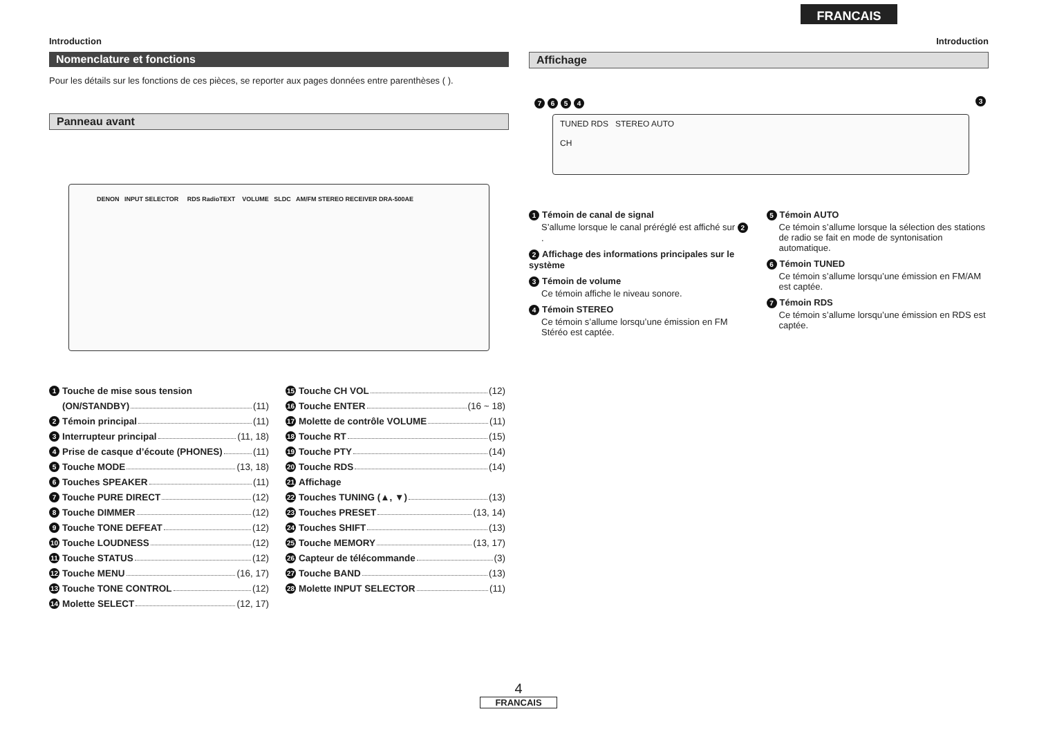FRANCAIS
Introduction
Nomenclature et fonctions
Pour les détails sur les fonctions de ces pièces, se reporter aux pages données entre parenthèses ( ).
Panneau avant
DENON INPUT SELECTOR RDS RadioTEXT VOLUME SLDC AM/FM STEREO RECEIVER DRA-500AE
1 Touche de mise sous tension
(ON/STANDBY) (11)
2 Témoin principal (11)
3 Interrupteur principal (11, 18)
4 Prise de casque d’écoute (PHONES) (11)
5 Touche MODE (13, 18)
6 Touches SPEAKER (11)
7 Touche PURE DIRECT (12)
8 Touche DIMMER (12)
9 Touche TONE DEFEAT (12)
10 Touche LOUDNESS (12)
11 Touche STATUS (12)
12 Touche MENU (16, 17)
13 Touche TONE CONTROL (12)
14 Molette SELECT (12, 17)
15 Touche CH VOL (12)
16 Touche ENTER (16 ~ 18)
17 Molette de contrôle VOLUME (11)
18 Touche RT (15)
19 Touche PTY (14)
20 Touche RDS (14)
21 Affichage
22 Touches TUNING (▲, ▼) (13)
23 Touches PRESET (13, 14)
24 Touches SHIFT (13)
25 Touche MEMORY (13, 17)
26 Capteur de télécommande (3)
27 Touche BAND (13)
28 Molette INPUT SELECTOR (11)
Introduction
Affichage
7654 3
TUNED RDS STEREO AUTO
CH
1 Témoin de canal de signal
S’allume lorsque le canal préréglé est affiché sur 2.
2 Affichage des informations principales sur le système
3 Témoin de volume
Ce témoin affiche le niveau sonore.
4 Témoin STEREO
Ce témoin s’allume lorsqu’une émission en FM Stéréo est captée.
5 Témoin AUTO
Ce témoin s’allume lorsque la sélection des stations de radio se fait en mode de syntonisation automatique.
6 Témoin TUNED
Ce témoin s’allume lorsqu’une émission en FM/AM est captée.
7 Témoin RDS
Ce témoin s’allume lorsqu’une émission en RDS est captée.
4
FRANCAIS